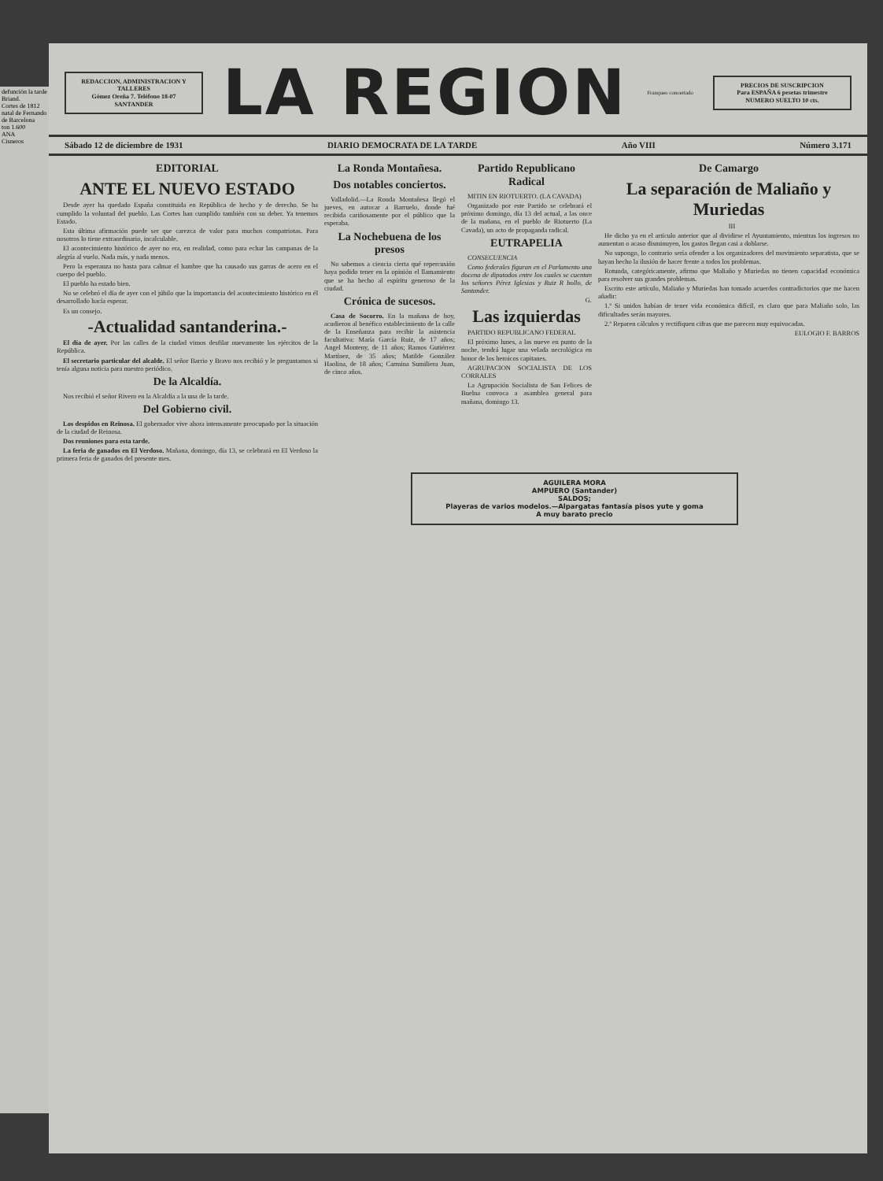defunción la tarde
Briand.
Cortes de 1812
natal de Fernando
de Barcelona
ton 1.600
ANA
Cisneros
REDACCION, ADMINISTRACION Y TALLERES
Gómez Oreña 7. Teléfono 18-07
SANTANDER
LA REGION
Franqueo concertado
PRECIOS DE SUSCRIPCION
Para ESPAÑA 6 pesetas trimestre
NUMERO SUELTO 10 cts.
Sábado 12 de diciembre de 1931 DIARIO DEMOCRATA DE LA TARDE Año VIII Número 3.171
EDITORIAL
ANTE EL NUEVO ESTADO
Desde ayer ha quedado España constituida en República de hecho y de derecho. Se ha cumplido la voluntad del pueblo. Las Cortes han cumplido también con su deber. Ya tenemos Estado.
Esta última afirmación puede ser que carezca de valor para muchos compatriotas. Para nosotros lo tiene extraordinario, incalculable.
El acontecimiento histórico de ayer no era, en realidad, como para echar las campanas de la alegría al vuelo. Nada más, y nada menos.
Pero la esperanza no basta para calmar el hambre que ha causado sus garras de acero en el cuerpo del pueblo.
El pueblo ha estado bien.
No se celebró el día de ayer con el júbilo que la importancia del acontecimiento histórico en él desarrollado hacía esperar.
Es un consejo.
-Actualidad santanderina.-
El día de ayer. Por las calles de la ciudad vimos desfilar nuevamente los ejércitos de la República.
El secretario particular del alcalde. El señor Barrio y Bravo nos recibió y le preguntamos si tenía alguna noticia para nuestro periódico.
De la Alcaldía.
Nos recibió el señor Rivero en la Alcaldía a la una de la tarde.
Del Gobierno civil.
Los despidos en Reinosa. El gobernador vive ahora intensamente preocupado por la situación de la ciudad de Reinosa.
Dos reuniones para esta tarde.
La feria de ganados en El Verdoso. Mañana, domingo, día 13, se celebrará en El Verdoso la primera feria de ganados del presente mes.
La Ronda Montañesa.
Dos notables conciertos.
Valladolid.—La Ronda Montañesa llegó el jueves, en autocar a Barruelo, donde fué recibida cariñosamente por el público que la esperaba.
La Nochebuena de los presos
No sabemos a ciencia cierta qué repercusión haya podido tener en la opinión el llamamiento que se ha hecho al espíritu generoso de la ciudad.
Crónica de sucesos.
Casa de Socorro. En la mañana de hoy, acudieron al benéfico establecimiento de la calle de la Enseñanza para recibir la asistencia facultativa: María García Ruiz, de 17 años; Angel Monteny, de 11 años; Ramos Gutiérrez Martínez, de 35 años; Matilde González Haolina, de 18 años; Carmina Sumiliera Juan, de cinco años.
Partido Republicano Radical
MITIN EN RIOTUERTO. (LA CAVADA)
Organizado por este Partido se celebrará el próximo domingo, día 13 del actual, a las once de la mañana, en el pueblo de Riotuerto (La Cavada), un acto de propaganda radical.
EUTRAPELIA
CONSECUENCIA
Como federales figuran en el Parlamento una docena de diputados entre los cuales se cuentan los señores Pérez Iglesias y Ruiz R bollo, de Santander.
G.
Las izquierdas
PARTIDO REPUBLICANO FEDERAL
El próximo lunes, a las nueve en punto de la noche, tendrá lugar una velada necrológica en honor de los heroicos capitanes.
AGRUPACION SOCIALISTA DE LOS CORRALES
La Agrupación Socialista de San Felices de Buelna convoca a asamblea general para mañana, domingo 13.
De Camargo
La separación de Maliaño y Muriedas
III
He dicho ya en el artículo anterior que al dividirse el Ayuntamiento, mientras los ingresos no aumentan o acaso disminuyen, los gastos llegan casi a doblarse.
No supongo, lo contrario sería ofender a los organizadores del movimiento separatista, que se hayan hecho la ilusión de hacer frente a todos los problemas.
Rotunda, categóricamente, afirmo que Maliaño y Muriedas no tienen capacidad económica para resolver sus grandes problemas.
Escrito este artículo, Maliaño y Muriedas han tomado acuerdos contradictorios que me hacen añadir:
1.º Si unidos habían de tener vida económica difícil, es claro que para Maliaño solo, las dificultades serán mayores.
2.º Reparen cálculos y rectifiquen cifras que me parecen muy equivocadas.
EULOGIO F. BARROS
AGUILERA MORA
AMPUERO (Santander)
SALDOS;
Playeras de varios modelos.—Alpargatas fantasía pisos yute y goma
A muy barato precio